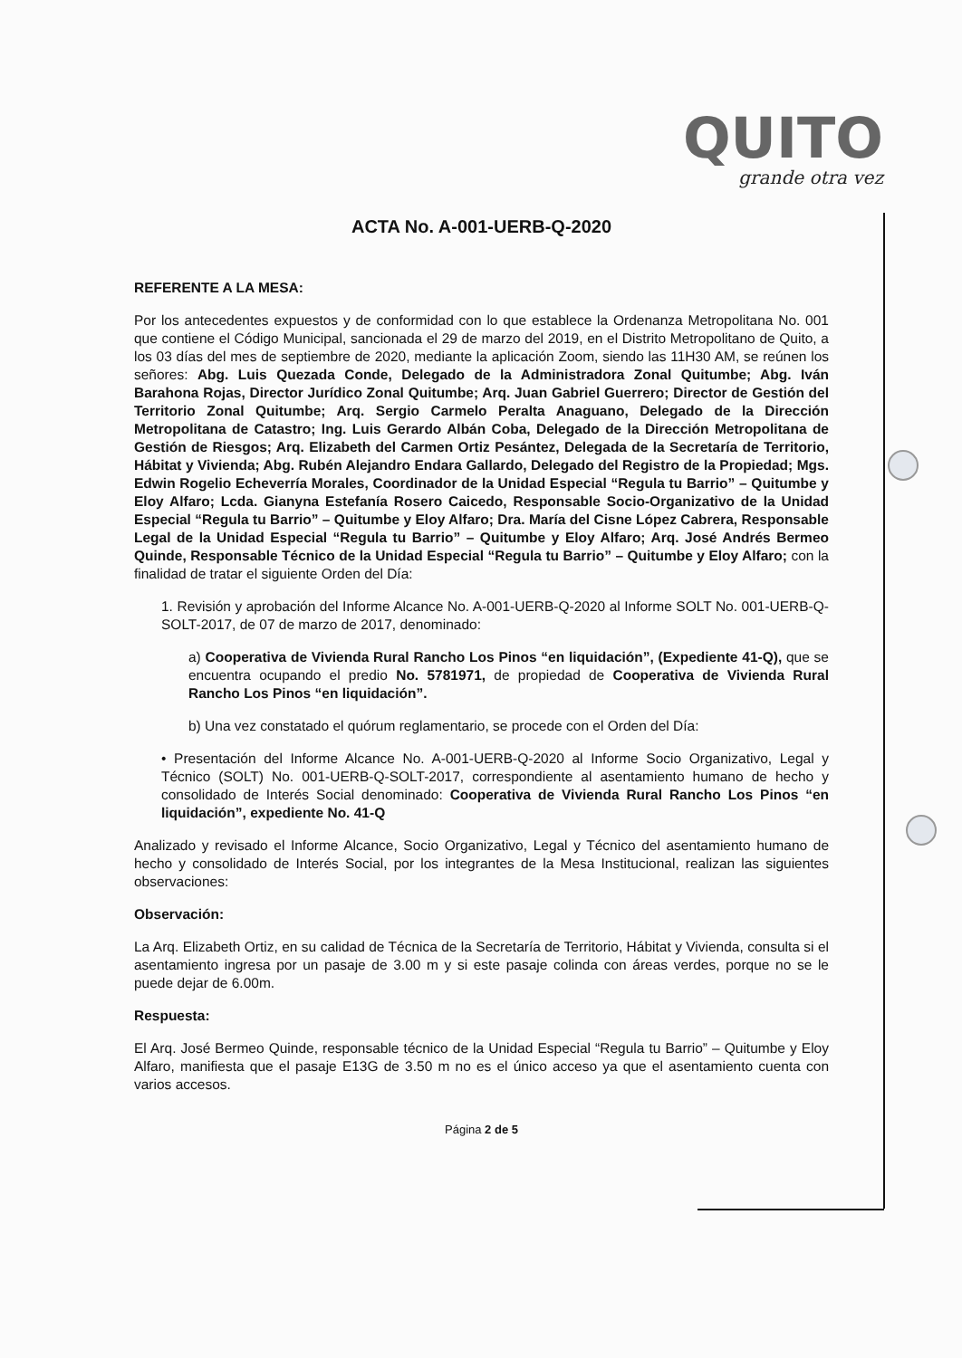QUITO
grande otra vez
ACTA No. A-001-UERB-Q-2020
REFERENTE A LA MESA:
Por los antecedentes expuestos y de conformidad con lo que establece la Ordenanza Metropolitana No. 001 que contiene el Código Municipal, sancionada el 29 de marzo del 2019, en el Distrito Metropolitano de Quito, a los 03 días del mes de septiembre de 2020, mediante la aplicación Zoom, siendo las 11H30 AM, se reúnen los señores: Abg. Luis Quezada Conde, Delegado de la Administradora Zonal Quitumbe; Abg. Iván Barahona Rojas, Director Jurídico Zonal Quitumbe; Arq. Juan Gabriel Guerrero; Director de Gestión del Territorio Zonal Quitumbe; Arq. Sergio Carmelo Peralta Anaguano, Delegado de la Dirección Metropolitana de Catastro; Ing. Luis Gerardo Albán Coba, Delegado de la Dirección Metropolitana de Gestión de Riesgos; Arq. Elizabeth del Carmen Ortiz Pesántez, Delegada de la Secretaría de Territorio, Hábitat y Vivienda; Abg. Rubén Alejandro Endara Gallardo, Delegado del Registro de la Propiedad; Mgs. Edwin Rogelio Echeverría Morales, Coordinador de la Unidad Especial “Regula tu Barrio” – Quitumbe y Eloy Alfaro; Lcda. Gianyna Estefanía Rosero Caicedo, Responsable Socio-Organizativo de la Unidad Especial “Regula tu Barrio” – Quitumbe y Eloy Alfaro; Dra. María del Cisne López Cabrera, Responsable Legal de la Unidad Especial “Regula tu Barrio” – Quitumbe y Eloy Alfaro; Arq. José Andrés Bermeo Quinde, Responsable Técnico de la Unidad Especial “Regula tu Barrio” – Quitumbe y Eloy Alfaro; con la finalidad de tratar el siguiente Orden del Día:
1. Revisión y aprobación del Informe Alcance No. A-001-UERB-Q-2020 al Informe SOLT No. 001-UERB-Q-SOLT-2017, de 07 de marzo de 2017, denominado:
a) Cooperativa de Vivienda Rural Rancho Los Pinos “en liquidación”, (Expediente 41-Q), que se encuentra ocupando el predio No. 5781971, de propiedad de Cooperativa de Vivienda Rural Rancho Los Pinos “en liquidación”.
b) Una vez constatado el quórum reglamentario, se procede con el Orden del Día:
• Presentación del Informe Alcance No. A-001-UERB-Q-2020 al Informe Socio Organizativo, Legal y Técnico (SOLT) No. 001-UERB-Q-SOLT-2017, correspondiente al asentamiento humano de hecho y consolidado de Interés Social denominado: Cooperativa de Vivienda Rural Rancho Los Pinos “en liquidación”, expediente No. 41-Q
Analizado y revisado el Informe Alcance, Socio Organizativo, Legal y Técnico del asentamiento humano de hecho y consolidado de Interés Social, por los integrantes de la Mesa Institucional, realizan las siguientes observaciones:
Observación:
La Arq. Elizabeth Ortiz, en su calidad de Técnica de la Secretaría de Territorio, Hábitat y Vivienda, consulta si el asentamiento ingresa por un pasaje de 3.00 m y si este pasaje colinda con áreas verdes, porque no se le puede dejar de 6.00m.
Respuesta:
El Arq. José Bermeo Quinde, responsable técnico de la Unidad Especial “Regula tu Barrio” – Quitumbe y Eloy Alfaro, manifiesta que el pasaje E13G de 3.50 m no es el único acceso ya que el asentamiento cuenta con varios accesos.
Página 2 de 5